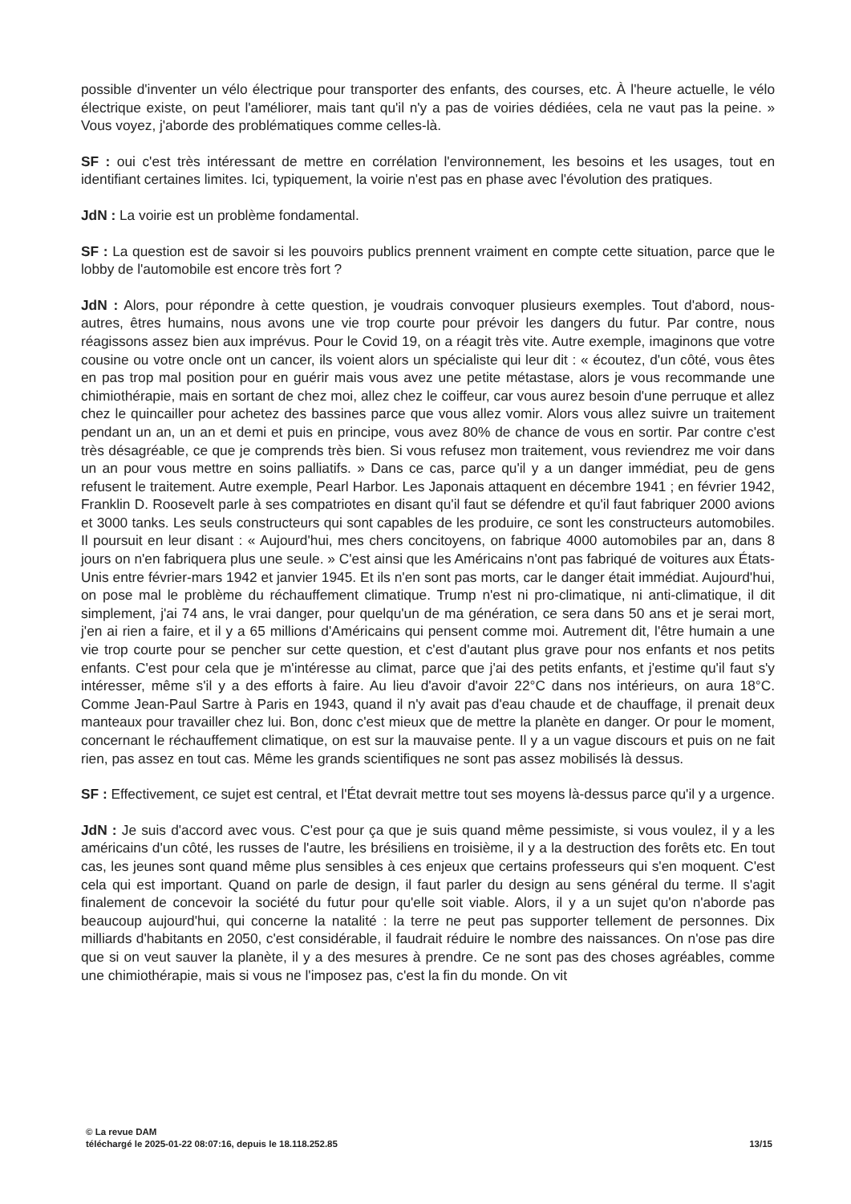possible d'inventer un vélo électrique pour transporter des enfants, des courses, etc. À l'heure actuelle, le vélo électrique existe, on peut l'améliorer, mais tant qu'il n'y a pas de voiries dédiées, cela ne vaut pas la peine. » Vous voyez, j'aborde des problématiques comme celles-là.
SF : oui c'est très intéressant de mettre en corrélation l'environnement, les besoins et les usages, tout en identifiant certaines limites. Ici, typiquement, la voirie n'est pas en phase avec l'évolution des pratiques.
JdN : La voirie est un problème fondamental.
SF : La question est de savoir si les pouvoirs publics prennent vraiment en compte cette situation, parce que le lobby de l'automobile est encore très fort ?
JdN : Alors, pour répondre à cette question, je voudrais convoquer plusieurs exemples. Tout d'abord, nous-autres, êtres humains, nous avons une vie trop courte pour prévoir les dangers du futur. Par contre, nous réagissons assez bien aux imprévus. Pour le Covid 19, on a réagit très vite. Autre exemple, imaginons que votre cousine ou votre oncle ont un cancer, ils voient alors un spécialiste qui leur dit : « écoutez, d'un côté, vous êtes en pas trop mal position pour en guérir mais vous avez une petite métastase, alors je vous recommande une chimiothérapie, mais en sortant de chez moi, allez chez le coiffeur, car vous aurez besoin d'une perruque et allez chez le quincailler pour achetez des bassines parce que vous allez vomir. Alors vous allez suivre un traitement pendant un an, un an et demi et puis en principe, vous avez 80% de chance de vous en sortir. Par contre c'est très désagréable, ce que je comprends très bien. Si vous refusez mon traitement, vous reviendrez me voir dans un an pour vous mettre en soins palliatifs. » Dans ce cas, parce qu'il y a un danger immédiat, peu de gens refusent le traitement. Autre exemple, Pearl Harbor. Les Japonais attaquent en décembre 1941 ; en février 1942, Franklin D. Roosevelt parle à ses compatriotes en disant qu'il faut se défendre et qu'il faut fabriquer 2000 avions et 3000 tanks. Les seuls constructeurs qui sont capables de les produire, ce sont les constructeurs automobiles. Il poursuit en leur disant : « Aujourd'hui, mes chers concitoyens, on fabrique 4000 automobiles par an, dans 8 jours on n'en fabriquera plus une seule. » C'est ainsi que les Américains n'ont pas fabriqué de voitures aux États-Unis entre février-mars 1942 et janvier 1945. Et ils n'en sont pas morts, car le danger était immédiat. Aujourd'hui, on pose mal le problème du réchauffement climatique. Trump n'est ni pro-climatique, ni anti-climatique, il dit simplement, j'ai 74 ans, le vrai danger, pour quelqu'un de ma génération, ce sera dans 50 ans et je serai mort, j'en ai rien a faire, et il y a 65 millions d'Américains qui pensent comme moi. Autrement dit, l'être humain a une vie trop courte pour se pencher sur cette question, et c'est d'autant plus grave pour nos enfants et nos petits enfants. C'est pour cela que je m'intéresse au climat, parce que j'ai des petits enfants, et j'estime qu'il faut s'y intéresser, même s'il y a des efforts à faire. Au lieu d'avoir d'avoir 22°C dans nos intérieurs, on aura 18°C. Comme Jean-Paul Sartre à Paris en 1943, quand il n'y avait pas d'eau chaude et de chauffage, il prenait deux manteaux pour travailler chez lui. Bon, donc c'est mieux que de mettre la planète en danger. Or pour le moment, concernant le réchauffement climatique, on est sur la mauvaise pente. Il y a un vague discours et puis on ne fait rien, pas assez en tout cas. Même les grands scientifiques ne sont pas assez mobilisés là dessus.
SF : Effectivement, ce sujet est central, et l'État devrait mettre tout ses moyens là-dessus parce qu'il y a urgence.
JdN : Je suis d'accord avec vous. C'est pour ça que je suis quand même pessimiste, si vous voulez, il y a les américains d'un côté, les russes de l'autre, les brésiliens en troisième, il y a la destruction des forêts etc. En tout cas, les jeunes sont quand même plus sensibles à ces enjeux que certains professeurs qui s'en moquent. C'est cela qui est important. Quand on parle de design, il faut parler du design au sens général du terme. Il s'agit finalement de concevoir la société du futur pour qu'elle soit viable. Alors, il y a un sujet qu'on n'aborde pas beaucoup aujourd'hui, qui concerne la natalité : la terre ne peut pas supporter tellement de personnes. Dix milliards d'habitants en 2050, c'est considérable, il faudrait réduire le nombre des naissances. On n'ose pas dire que si on veut sauver la planète, il y a des mesures à prendre. Ce ne sont pas des choses agréables, comme une chimiothérapie, mais si vous ne l'imposez pas, c'est la fin du monde. On vit
© La revue DAM
téléchargé le 2025-01-22 08:07:16, depuis le 18.118.252.85 13/15